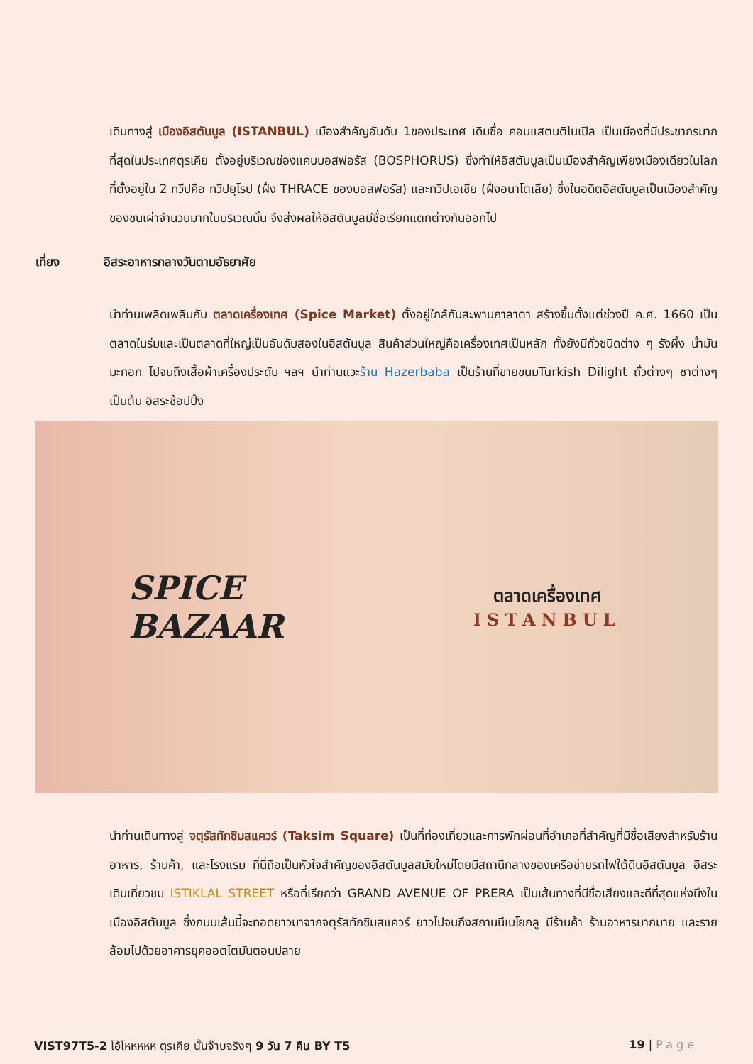เดินทางสู่ เมืองอิสตันบูล (ISTANBUL) เมืองสำคัญอันดับ 1ของประเทศ เดิมชื่อ คอนแสตนติโนเปิล เป็นเมืองที่มีประชากรมากที่สุดในประเทศตุรเคีย ตั้งอยู่บริเวณช่องแคบบอสฟอรัส (BOSPHORUS) ซึ่งทำให้อิสตันบูลเป็นเมืองสำคัญเพียงเมืองเดียวในโลก ที่ตั้งอยู่ใน 2 ทวีปคือ ทวีปยุโรป (ฝั่ง THRACE ของบอสฟอรัส) และทวีปเอเชีย (ฝั่งอนาโตเลีย) ซึ่งในอดีตอิสตันบูลเป็นเมืองสำคัญของชนเผ่าจำนวนมากในบริเวณนั้น จึงส่งผลให้อิสตันบูลมีชื่อเรียกแตกต่างกันออกไป
เที่ยง อิสระอาหารกลางวันตามอัธยาศัย
นำท่านเพลิดเพลินกับ ตลาดเครื่องเทศ (Spice Market) ตั้งอยู่ใกล้กับสะพานกาลาตา สร้างขึ้นตั้งแต่ช่วงปี ค.ศ. 1660 เป็นตลาดในร่มและเป็นตลาดที่ใหญ่เป็นอันดับสองในอิสตันบูล สินค้าส่วนใหญ่คือเครื่องเทศเป็นหลัก ทั้งยังมีถั่วชนิดต่าง ๆ รังผึ้ง น้ำมันมะกอก ไปจนถึงเสื้อผ้าเครื่องประดับ ฯลฯ นำท่านแวะร้าน Hazerbaba เป็นร้านที่ขายขนมTurkish Dilight ถั่วต่างๆ ชาต่างๆ เป็นต้น อิสระช้อปปิ้ง
SPICE
BAZAAR
ตลาดเครื่องเทศ
ISTANBUL
นำท่านเดินทางสู่ จตุรัสทักซิมสแควร์ (Taksim Square) เป็นที่ท่องเที่ยวและการพักผ่อนที่อำเภอที่สำคัญที่มีชื่อเสียงสำหรับร้านอาหาร, ร้านค้า, และโรงแรม ที่นี่ถือเป็นหัวใจสำคัญของอิสตันบูลสมัยใหม่โดยมีสถานีกลางของเครือข่ายรถไฟใต้ดินอิสตันบูล อิสระเดินเที่ยวชม ISTIKLAL STREET หรือที่เรียกว่า GRAND AVENUE OF PRERA เป็นเส้นทางที่มีชื่อเสียงและดีที่สุดแห่งนึงในเมืองอิสตันบูล ซึ่งถนนเส้นนี้จะทอดยาวมาจากจตุรัสทักซิมสแควร์ ยาวไปจนถึงสถานนีเบโยกลู มีร้านค้า ร้านอาหารมากมาย และรายล้อมไปด้วยอาคารยุคออตโตมันตอนปลาย
VIST97T5-2 โอ้โหหหหห ตุรเคีย นั้นจ๊าบจริงๆ 9 วัน 7 คืน BY T5 19 | Page